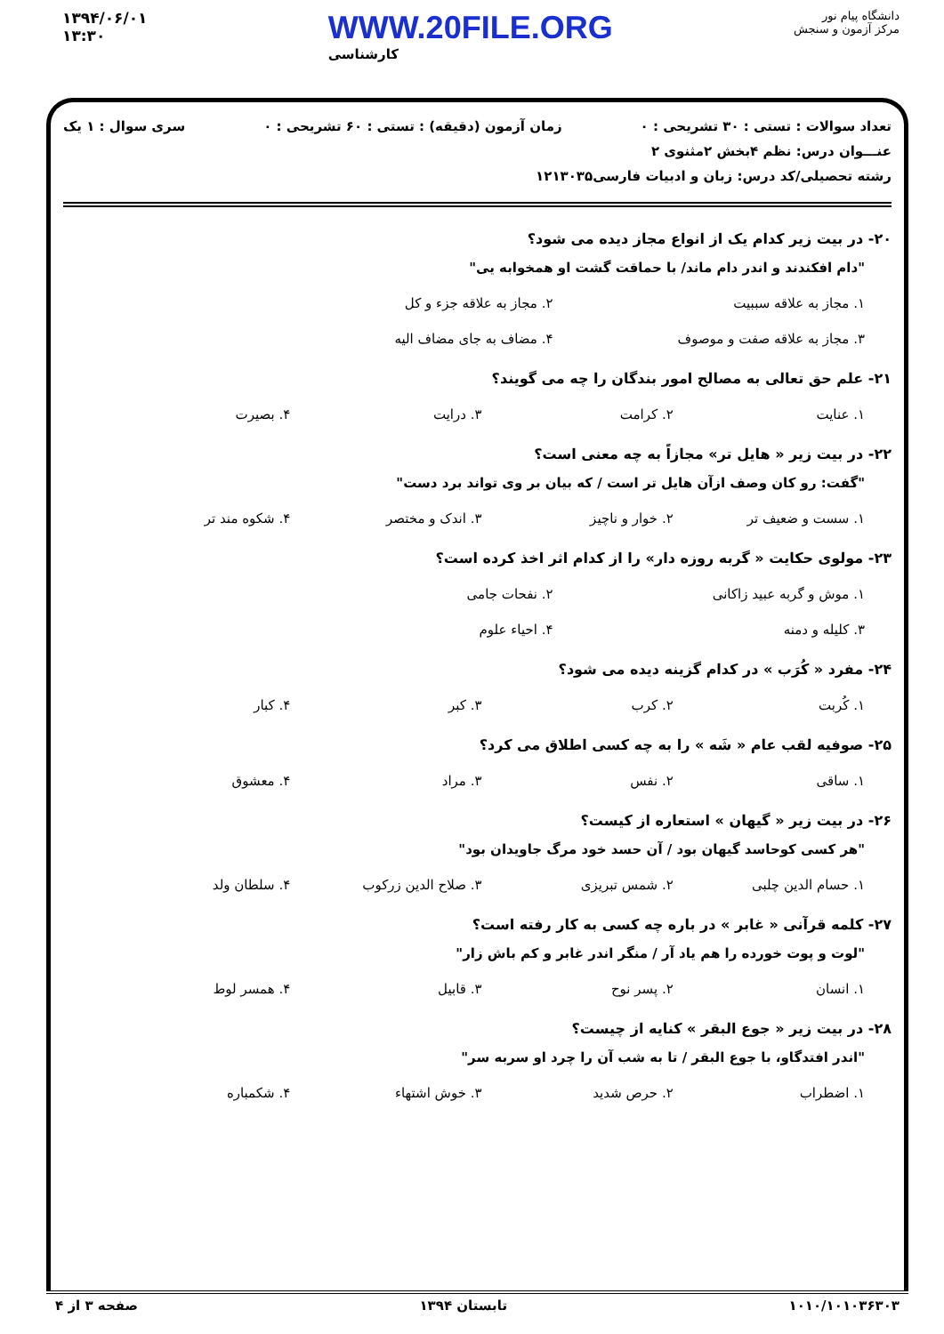۱۳۹۴/۰۶/۰۱
۱۳:۳۰
WWW.20FILE.ORG
کارشناسی
دانشگاه پیام نور
مرکز آزمون و سنجش
تعداد سوالات : تستی : ۳۰ تشریحی : ۰ زمان آزمون (دقیقه) : تستی : ۶۰ تشریحی : ۰ سری سوال : ۱ یک
عنـــوان درس: نظم ۴بخش ۲مثنوی ۲
رشته تحصیلی/کد درس: زبان و ادبیات فارسی۱۲۱۳۰۳۵
۲۰- در بیت زیر کدام یک از انواع مجاز دیده می شود؟
"دام افکندند و اندر دام ماند/ با حماقت گشت او همخوابه یی"
۱. مجاز به علاقه سببیت ۲. مجاز به علاقه جزء و کل ۳. مجاز به علاقه صفت و موصوف ۴. مضاف به جای مضاف الیه
۲۱- علم حق تعالی به مصالح امور بندگان را چه می گویند؟
۱. عنایت ۲. کرامت ۳. درایت ۴. بصیرت
۲۲- در بیت زیر « هایل تر» مجازاً به چه معنی است؟
"گفت: رو کان وصف ازآن هایل تر است / که بیان بر وی تواند برد دست"
۱. سست و ضعیف تر ۲. خوار و ناچیز ۳. اندک و مختصر ۴. شکوه مند تر
۲۳- مولوی حکایت « گربه روزه دار» را از کدام اثر اخذ کرده است؟
۱. موش و گربه عبید زاکانی ۲. نفحات جامی ۳. کلیله و دمنه ۴. احیاء علوم
۲۴- مفرد « کُرَب » در کدام گزینه دیده می شود؟
۱. کُربت ۲. کرب ۳. کبر ۴. کبار
۲۵- صوفیه لقب عام « شَه » را به چه کسی اطلاق می کرد؟
۱. ساقی ۲. نفس ۳. مراد ۴. معشوق
۲۶- در بیت زیر « گیهان » استعاره از کیست؟
"هر کسی کوحاسد گیهان بود / آن حسد خود مرگ جاویدان بود"
۱. حسام الدین چلبی ۲. شمس تبریزی ۳. صلاح الدین زرکوب ۴. سلطان ولد
۲۷- کلمه قرآنی « غابر » در باره چه کسی به کار رفته است؟
"لوت و پوت خورده را هم یاد آر / منگر اندر غابر و کم باش زار"
۱. انسان ۲. پسر نوح ۳. قابیل ۴. همسر لوط
۲۸- در بیت زیر « جوع البقر » کنایه از چیست؟
"اندر افتدگاو، با جوع البقر / تا به شب آن را چرد او سربه سر"
۱. اضطراب ۲. حرص شدید ۳. خوش اشتهاء ۴. شکمباره
۱۰۱۰/۱۰۱۰۳۶۳۰۳ تابستان ۱۳۹۴ صفحه ۳ از ۴